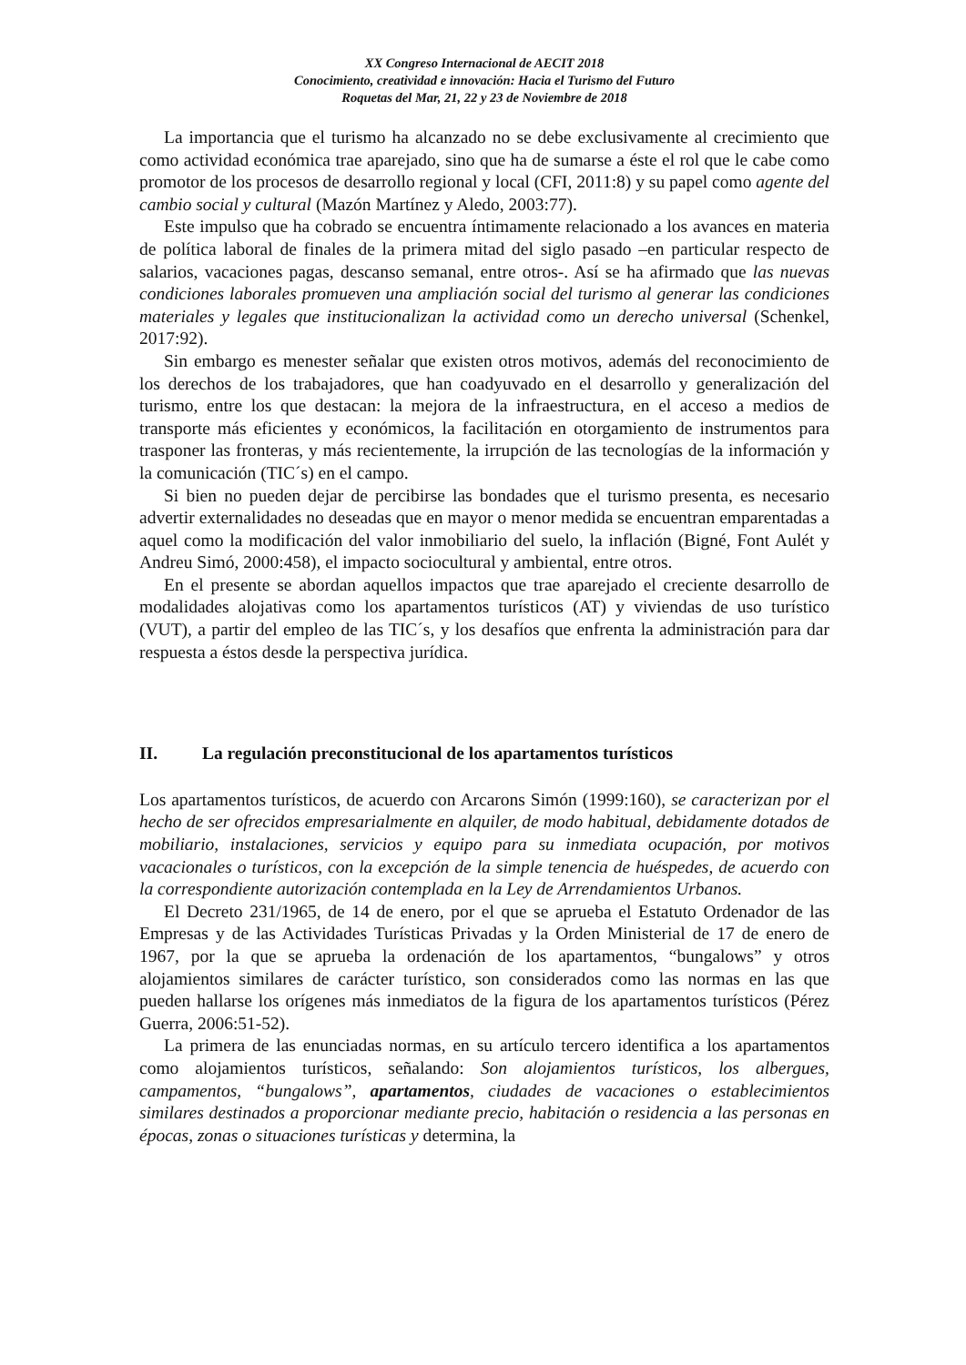XX Congreso Internacional de AECIT 2018
Conocimiento, creatividad e innovación: Hacia el Turismo del Futuro
Roquetas del Mar, 21, 22 y 23 de Noviembre de 2018
La importancia que el turismo ha alcanzado no se debe exclusivamente al crecimiento que como actividad económica trae aparejado, sino que ha de sumarse a éste el rol que le cabe como promotor de los procesos de desarrollo regional y local (CFI, 2011:8) y su papel como agente del cambio social y cultural (Mazón Martínez y Aledo, 2003:77).
Este impulso que ha cobrado se encuentra íntimamente relacionado a los avances en materia de política laboral de finales de la primera mitad del siglo pasado –en particular respecto de salarios, vacaciones pagas, descanso semanal, entre otros-. Así se ha afirmado que las nuevas condiciones laborales promueven una ampliación social del turismo al generar las condiciones materiales y legales que institucionalizan la actividad como un derecho universal (Schenkel, 2017:92).
Sin embargo es menester señalar que existen otros motivos, además del reconocimiento de los derechos de los trabajadores, que han coadyuvado en el desarrollo y generalización del turismo, entre los que destacan: la mejora de la infraestructura, en el acceso a medios de transporte más eficientes y económicos, la facilitación en otorgamiento de instrumentos para trasponer las fronteras, y más recientemente, la irrupción de las tecnologías de la información y la comunicación (TIC´s) en el campo.
Si bien no pueden dejar de percibirse las bondades que el turismo presenta, es necesario advertir externalidades no deseadas que en mayor o menor medida se encuentran emparentadas a aquel como la modificación del valor inmobiliario del suelo, la inflación (Bigné, Font Aulét y Andreu Simó, 2000:458), el impacto sociocultural y ambiental, entre otros.
En el presente se abordan aquellos impactos que trae aparejado el creciente desarrollo de modalidades alojativas como los apartamentos turísticos (AT) y viviendas de uso turístico (VUT), a partir del empleo de las TIC´s, y los desafíos que enfrenta la administración para dar respuesta a éstos desde la perspectiva jurídica.
II. La regulación preconstitucional de los apartamentos turísticos
Los apartamentos turísticos, de acuerdo con Arcarons Simón (1999:160), se caracterizan por el hecho de ser ofrecidos empresarialmente en alquiler, de modo habitual, debidamente dotados de mobiliario, instalaciones, servicios y equipo para su inmediata ocupación, por motivos vacacionales o turísticos, con la excepción de la simple tenencia de huéspedes, de acuerdo con la correspondiente autorización contemplada en la Ley de Arrendamientos Urbanos.
El Decreto 231/1965, de 14 de enero, por el que se aprueba el Estatuto Ordenador de las Empresas y de las Actividades Turísticas Privadas y la Orden Ministerial de 17 de enero de 1967, por la que se aprueba la ordenación de los apartamentos, “bungalows” y otros alojamientos similares de carácter turístico, son considerados como las normas en las que pueden hallarse los orígenes más inmediatos de la figura de los apartamentos turísticos (Pérez Guerra, 2006:51-52).
La primera de las enunciadas normas, en su artículo tercero identifica a los apartamentos como alojamientos turísticos, señalando: Son alojamientos turísticos, los albergues, campamentos, “bungalows”, apartamentos, ciudades de vacaciones o establecimientos similares destinados a proporcionar mediante precio, habitación o residencia a las personas en épocas, zonas o situaciones turísticas y determina, la